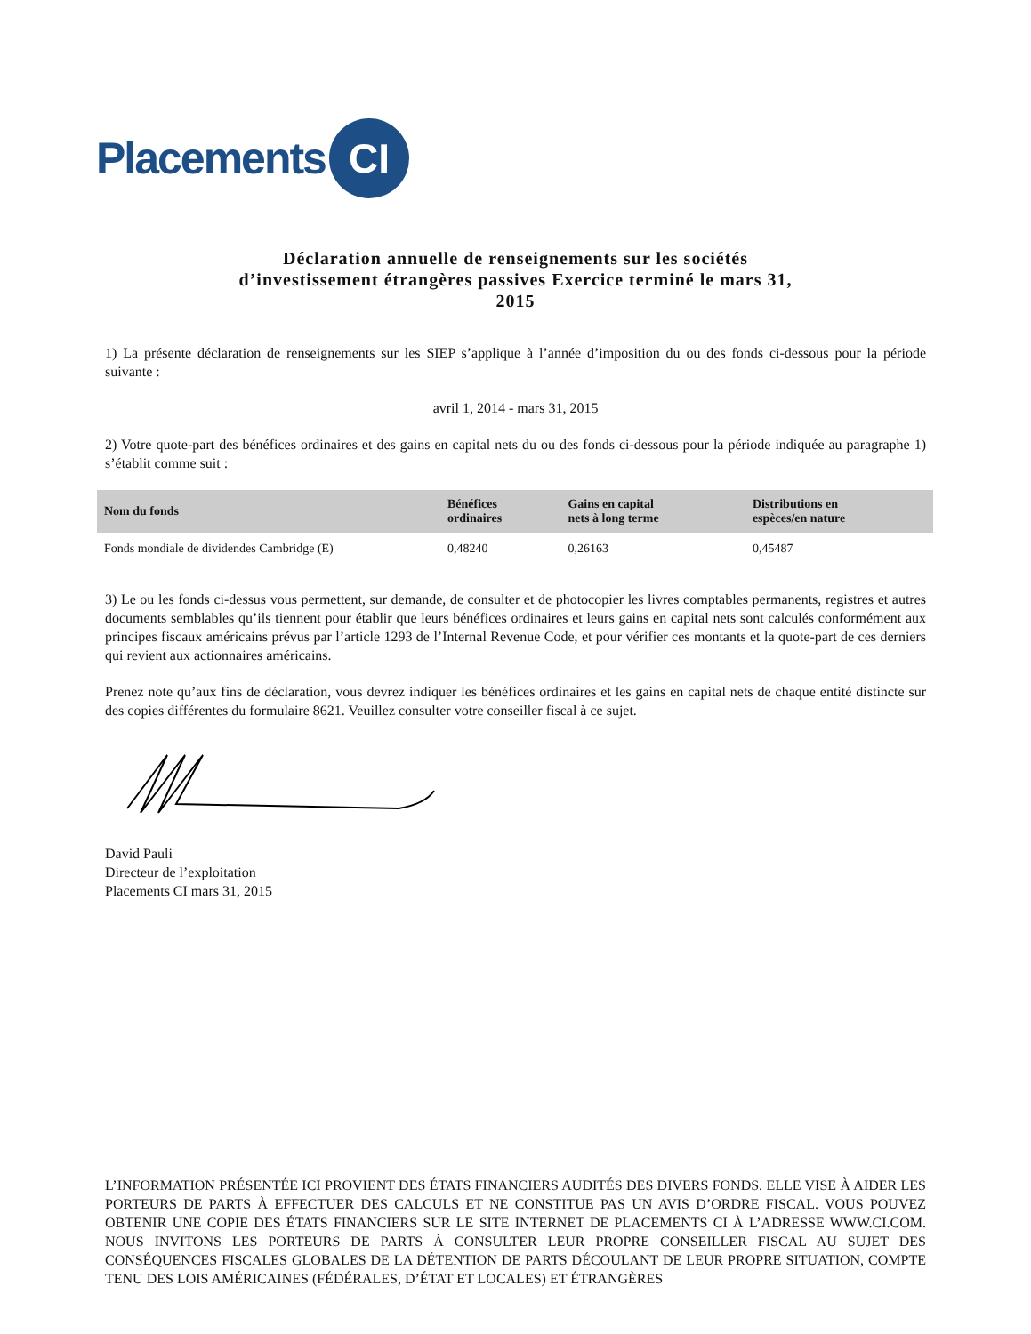Placements CI
Déclaration annuelle de renseignements sur les sociétés d’investissement étrangères passives Exercice terminé le mars 31, 2015
1) La présente déclaration de renseignements sur les SIEP s’applique à l’année d’imposition du ou des fonds ci-dessous pour la période suivante :
avril 1, 2014 - mars 31, 2015
2) Votre quote-part des bénéfices ordinaires et des gains en capital nets du ou des fonds ci-dessous pour la période indiquée au paragraphe 1) s’établit comme suit :
| Nom du fonds | Bénéfices ordinaires | Gains en capital nets à long terme | Distributions en espèces/en nature |
| --- | --- | --- | --- |
| Fonds mondiale de dividendes Cambridge (E) | 0,48240 | 0,26163 | 0,45487 |
3) Le ou les fonds ci-dessus vous permettent, sur demande, de consulter et de photocopier les livres comptables permanents, registres et autres documents semblables qu’ils tiennent pour établir que leurs bénéfices ordinaires et leurs gains en capital nets sont calculés conformément aux principes fiscaux américains prévus par l’article 1293 de l’Internal Revenue Code, et pour vérifier ces montants et la quote-part de ces derniers qui revient aux actionnaires américains.
Prenez note qu’aux fins de déclaration, vous devrez indiquer les bénéfices ordinaires et les gains en capital nets de chaque entité distincte sur des copies différentes du formulaire 8621. Veuillez consulter votre conseiller fiscal à ce sujet.
David Pauli
Directeur de l’exploitation
Placements CI mars 31, 2015
L’INFORMATION PRÉSENTÉE ICI PROVIENT DES ÉTATS FINANCIERS AUDITÉS DES DIVERS FONDS. ELLE VISE À AIDER LES PORTEURS DE PARTS À EFFECTUER DES CALCULS ET NE CONSTITUE PAS UN AVIS D’ORDRE FISCAL. VOUS POUVEZ OBTENIR UNE COPIE DES ÉTATS FINANCIERS SUR LE SITE INTERNET DE PLACEMENTS CI À L’ADRESSE WWW.CI.COM. NOUS INVITONS LES PORTEURS DE PARTS À CONSULTER LEUR PROPRE CONSEILLER FISCAL AU SUJET DES CONSÉQUENCES FISCALES GLOBALES DE LA DÉTENTION DE PARTS DÉCOULANT DE LEUR PROPRE SITUATION, COMPTE TENU DES LOIS AMÉRICAINES (FÉDÉRALES, D’ÉTAT ET LOCALES) ET ÉTRANGÈRES